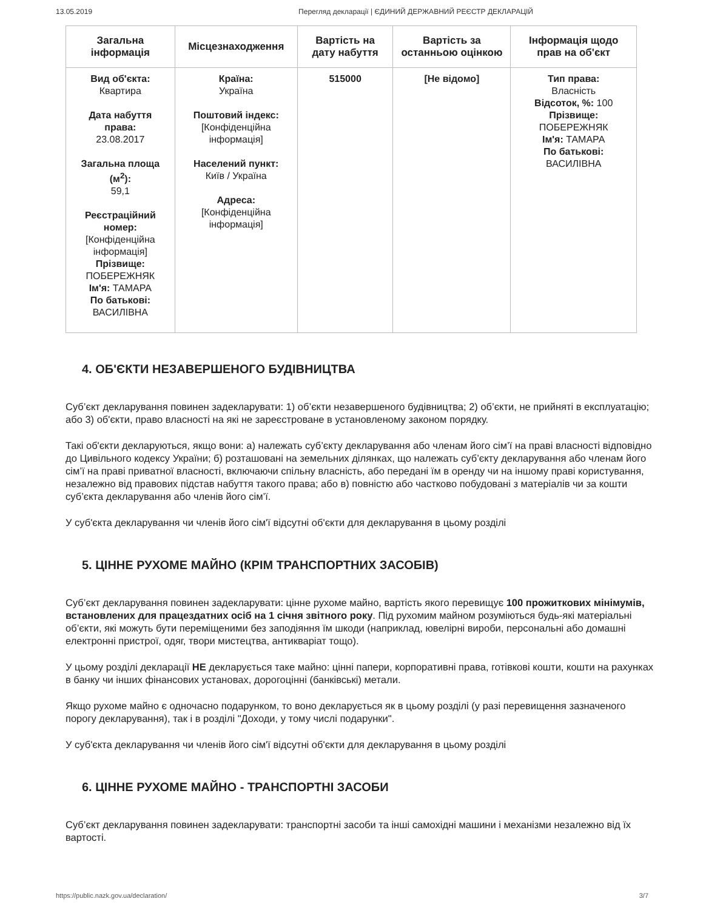13.05.2019 Перегляд декларації | ЄДИНИЙ ДЕРЖАВНИЙ РЕЄСТР ДЕКЛАРАЦІЙ
| Загальна інформація | Місцезнаходження | Вартість на дату набуття | Вартість за останньою оцінкою | Інформація щодо прав на об'єкт |
| --- | --- | --- | --- | --- |
| Вид об'єкта: Квартира Дата набуття права: 23.08.2017 Загальна площа (м<sup>2</sup>): 59,1 Реєстраційний номер: [Конфіденційна інформація] Прізвище: ПОБЕРЕЖНЯК Ім'я: ТАМАРА По батькові: ВАСИЛІВНА | Країна: Україна Поштовий індекс: [Конфіденційна інформація] Населений пункт: Київ / Україна Адреса: [Конфіденційна інформація] | 515000 | [Не відомо] | Тип права: Власність Відсоток, %: 100 Прізвище: ПОБЕРЕЖНЯК Ім'я: ТАМАРА По батькові: ВАСИЛІВНА |
4. ОБ'ЄКТИ НЕЗАВЕРШЕНОГО БУДІВНИЦТВА
Суб’єкт декларування повинен задекларувати: 1) об’єкти незавершеного будівництва; 2) об’єкти, не прийняті в експлуатацію; або 3) об'єкти, право власності на які не зареєстроване в установленому законом порядку.
Такі об'єкти декларуються, якщо вони: а) належать суб’єкту декларування або членам його сім’ї на праві власності відповідно до Цивільного кодексу України; б) розташовані на земельних ділянках, що належать суб’єкту декларування або членам його сім’ї на праві приватної власності, включаючи спільну власність, або передані їм в оренду чи на іншому праві користування, незалежно від правових підстав набуття такого права; або в) повністю або частково побудовані з матеріалів чи за кошти суб’єкта декларування або членів його сім’ї.
У суб'єкта декларування чи членів його сім'ї відсутні об'єкти для декларування в цьому розділі
5. ЦІННЕ РУХОМЕ МАЙНО (КРІМ ТРАНСПОРТНИХ ЗАСОБІВ)
Суб’єкт декларування повинен задекларувати: цінне рухоме майно, вартість якого перевищує 100 прожиткових мінімумів, встановлених для працездатних осіб на 1 січня звітного року. Під рухомим майном розуміються будь-які матеріальні об’єкти, які можуть бути переміщеними без заподіяння їм шкоди (наприклад, ювелірні вироби, персональні або домашні електронні пристрої, одяг, твори мистецтва, антикваріат тощо).
У цьому розділі декларації НЕ декларується таке майно: цінні папери, корпоративні права, готівкові кошти, кошти на рахунках в банку чи інших фінансових установах, дорогоцінні (банківські) метали.
Якщо рухоме майно є одночасно подарунком, то воно декларується як в цьому розділі (у разі перевищення зазначеного порогу декларування), так і в розділі "Доходи, у тому числі подарунки".
У суб'єкта декларування чи членів його сім'ї відсутні об'єкти для декларування в цьому розділі
6. ЦІННЕ РУХОМЕ МАЙНО - ТРАНСПОРТНІ ЗАСОБИ
Суб’єкт декларування повинен задекларувати: транспортні засоби та інші самохідні машини і механізми незалежно від їх вартості.
https://public.nazk.gov.ua/declaration/ 3/7